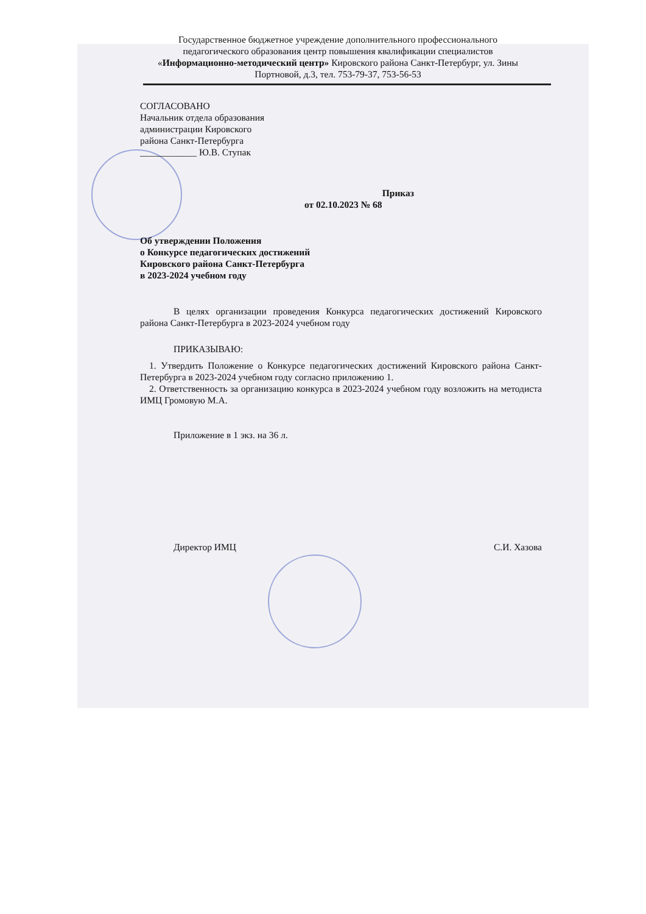Государственное бюджетное учреждение дополнительного профессионального педагогического образования центр повышения квалификации специалистов «Информационно-методический центр» Кировского района Санкт-Петербург, ул. Зины Портновой, д.3, тел. 753-79-37, 753-56-53
СОГЛАСОВАНО
Начальник отдела образования
администрации Кировского
района Санкт-Петербурга
____________ Ю.В. Ступак
Приказ
от 02.10.2023 № 68
Об утверждении Положения
о Конкурсе педагогических достижений
Кировского района Санкт-Петербурга
в 2023-2024 учебном году
В целях организации проведения Конкурса педагогических достижений Кировского района Санкт-Петербурга в 2023-2024 учебном году
ПРИКАЗЫВАЮ:
1. Утвердить Положение о Конкурсе педагогических достижений Кировского района Санкт-Петербурга в 2023-2024 учебном году согласно приложению 1.
2. Ответственность за организацию конкурса в 2023-2024 учебном году возложить на методиста ИМЦ Громовую М.А.
Приложение в 1 экз. на 36 л.
Директор ИМЦ С.И. Хазова